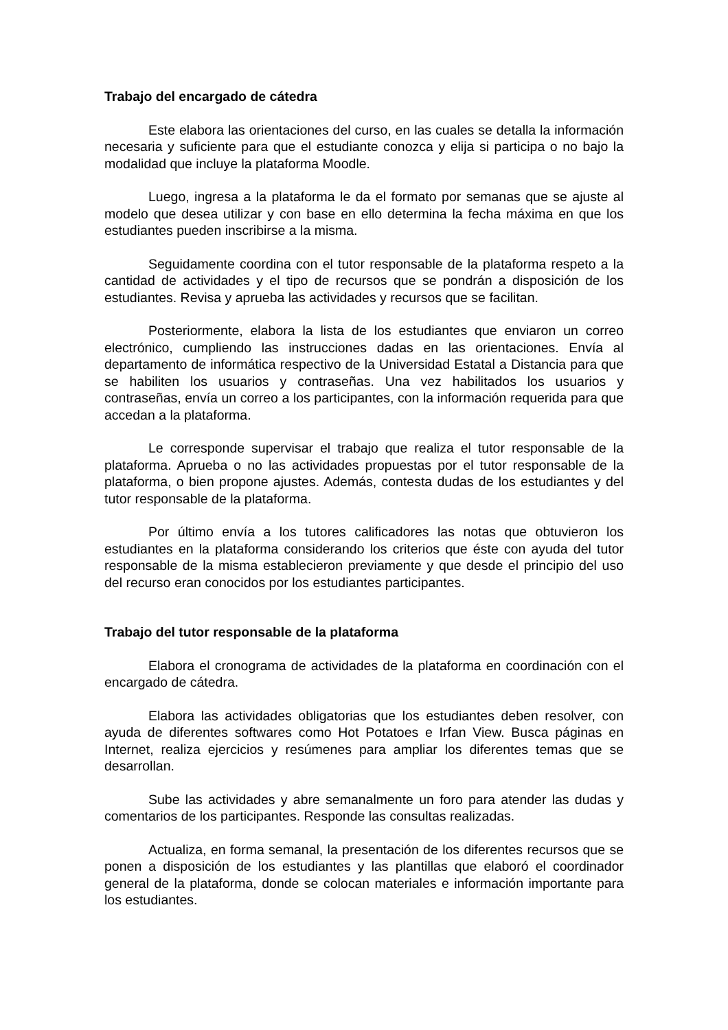Trabajo del encargado de cátedra
Este elabora las orientaciones del curso, en las cuales se detalla la información necesaria y suficiente para que el estudiante conozca y elija si participa o no bajo la modalidad que incluye la plataforma Moodle.
Luego, ingresa a la plataforma le da el formato por semanas que se ajuste al modelo que desea utilizar y con base en ello determina la fecha máxima en que los estudiantes pueden inscribirse a la misma.
Seguidamente coordina con el tutor responsable de la plataforma respeto a la cantidad de actividades y el tipo de recursos que se pondrán a disposición de los estudiantes. Revisa y aprueba las actividades y recursos que se facilitan.
Posteriormente, elabora la lista de los estudiantes que enviaron un correo electrónico, cumpliendo las instrucciones dadas en las orientaciones. Envía al departamento de informática respectivo de la Universidad Estatal a Distancia para que se habiliten los usuarios y contraseñas. Una vez habilitados los usuarios y contraseñas, envía un correo a los participantes, con la información requerida para que accedan a la plataforma.
Le corresponde supervisar el trabajo que realiza el tutor responsable de la plataforma. Aprueba o no las actividades propuestas por el tutor responsable de la plataforma, o bien propone ajustes. Además, contesta dudas de los estudiantes y del tutor responsable de la plataforma.
Por último envía a los tutores calificadores las notas que obtuvieron los estudiantes en la plataforma considerando los criterios que éste con ayuda del tutor responsable de la misma establecieron previamente y que desde el principio del uso del recurso eran conocidos por los estudiantes participantes.
Trabajo del tutor responsable de la plataforma
Elabora el cronograma de actividades de la plataforma en coordinación con el encargado de cátedra.
Elabora las actividades obligatorias que los estudiantes deben resolver, con ayuda de diferentes softwares como Hot Potatoes e Irfan View. Busca páginas en Internet, realiza ejercicios y resúmenes para ampliar los diferentes temas que se desarrollan.
Sube las actividades y abre semanalmente un foro para atender las dudas y comentarios de los participantes. Responde las consultas realizadas.
Actualiza, en forma semanal, la presentación de los diferentes recursos que se ponen a disposición de los estudiantes y las plantillas que elaboró el coordinador general de la plataforma, donde se colocan materiales e información importante para los estudiantes.